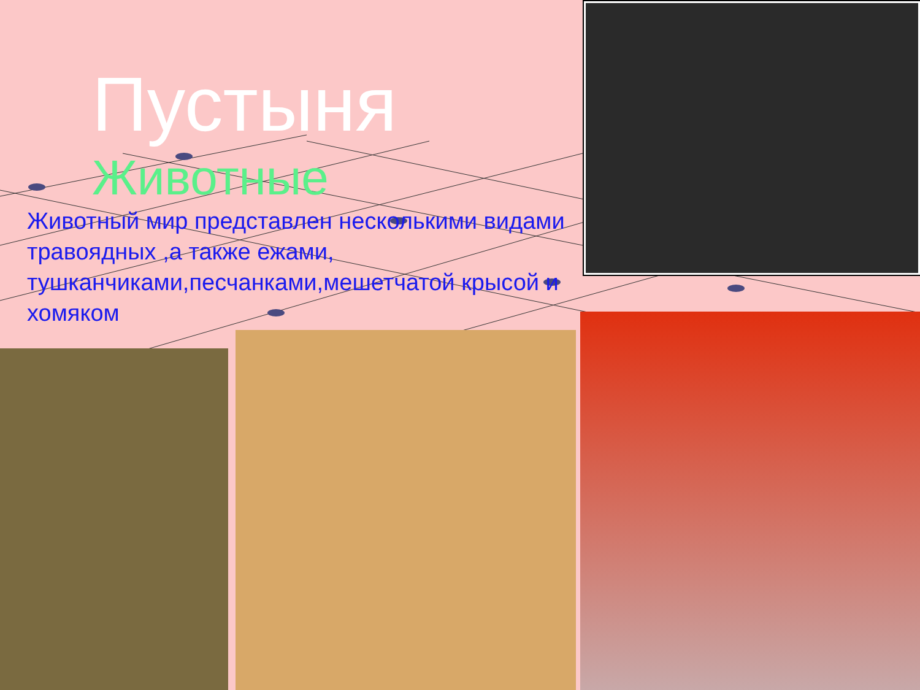Пустыня
Животные
Животный мир представлен несколькими видами травоядных ,а также ежами, тушканчиками,песчанками,мешетчатой крысой и хомяком